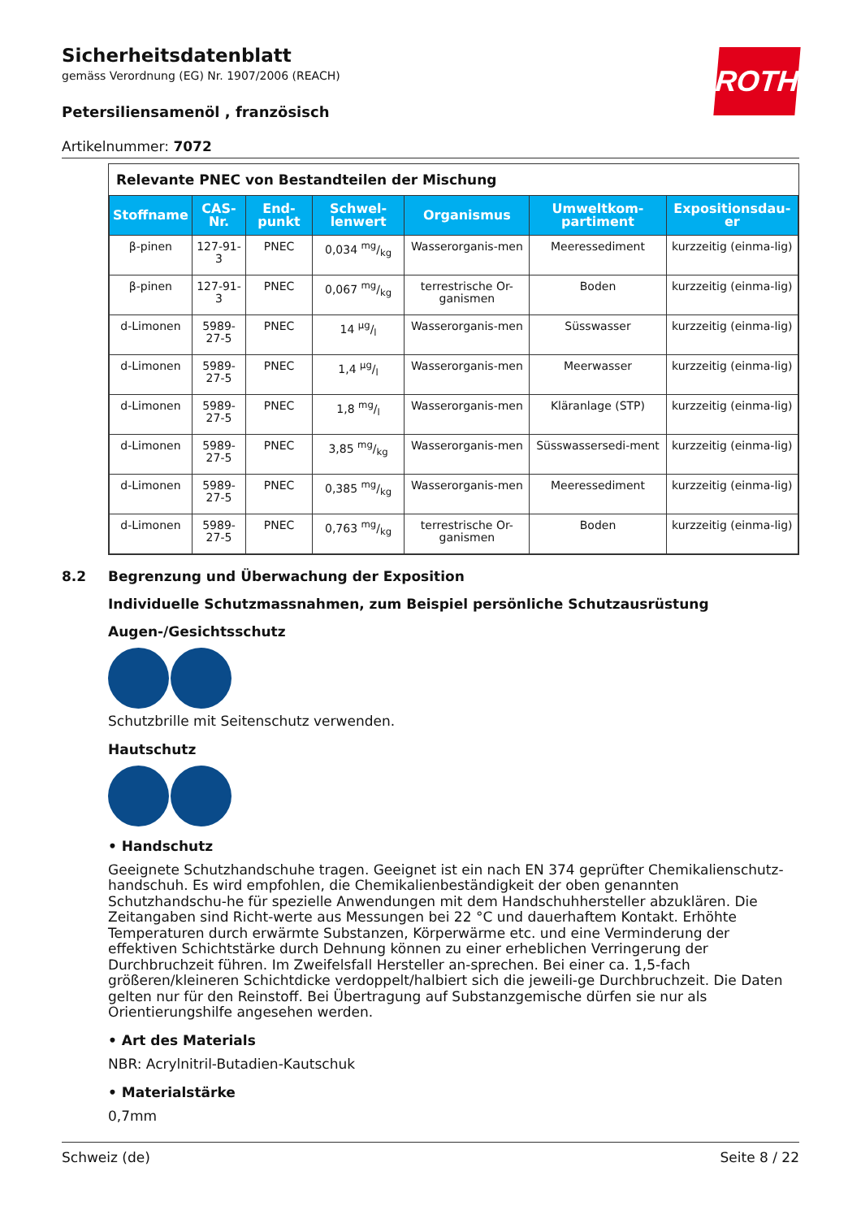ROTH
Sicherheitsdatenblatt
gemäss Verordnung (EG) Nr. 1907/2006 (REACH)
Petersiliensamenöl , französisch
Artikelnummer: 7072
Relevante PNEC von Bestandteilen der Mischung
| Stoffname | CAS-Nr. | End-punkt | Schwel-lenwert | Organismus | Umweltkom-partiment | Expositionsdau-er |
| --- | --- | --- | --- | --- | --- | --- |
| β-pinen | 127-91-3 | PNEC | 0,034 mg/kg | Wasserorganis-men | Meeressediment | kurzzeitig (einma-lig) |
| β-pinen | 127-91-3 | PNEC | 0,067 mg/kg | terrestrische Or-ganismen | Boden | kurzzeitig (einma-lig) |
| d-Limonen | 5989-27-5 | PNEC | 14 µg/l | Wasserorganis-men | Süsswasser | kurzzeitig (einma-lig) |
| d-Limonen | 5989-27-5 | PNEC | 1,4 µg/l | Wasserorganis-men | Meerwasser | kurzzeitig (einma-lig) |
| d-Limonen | 5989-27-5 | PNEC | 1,8 mg/l | Wasserorganis-men | Kläranlage (STP) | kurzzeitig (einma-lig) |
| d-Limonen | 5989-27-5 | PNEC | 3,85 mg/kg | Wasserorganis-men | Süsswassersedi-ment | kurzzeitig (einma-lig) |
| d-Limonen | 5989-27-5 | PNEC | 0,385 mg/kg | Wasserorganis-men | Meeressediment | kurzzeitig (einma-lig) |
| d-Limonen | 5989-27-5 | PNEC | 0,763 mg/kg | terrestrische Or-ganismen | Boden | kurzzeitig (einma-lig) |
8.2 Begrenzung und Überwachung der Exposition
Individuelle Schutzmassnahmen, zum Beispiel persönliche Schutzausrüstung
Augen-/Gesichtsschutz
Schutzbrille mit Seitenschutz verwenden.
Hautschutz
• Handschutz
Geeignete Schutzhandschuhe tragen. Geeignet ist ein nach EN 374 geprüfter Chemikalienschutz-handschuh. Es wird empfohlen, die Chemikalienbeständigkeit der oben genannten Schutzhandschu-he für spezielle Anwendungen mit dem Handschuhhersteller abzuklären. Die Zeitangaben sind Richt-werte aus Messungen bei 22 °C und dauerhaftem Kontakt. Erhöhte Temperaturen durch erwärmte Substanzen, Körperwärme etc. und eine Verminderung der effektiven Schichtstärke durch Dehnung können zu einer erheblichen Verringerung der Durchbruchzeit führen. Im Zweifelsfall Hersteller an-sprechen. Bei einer ca. 1,5-fach größeren/kleineren Schichtdicke verdoppelt/halbiert sich die jeweili-ge Durchbruchzeit. Die Daten gelten nur für den Reinstoff. Bei Übertragung auf Substanzgemische dürfen sie nur als Orientierungshilfe angesehen werden.
• Art des Materials
NBR: Acrylnitril-Butadien-Kautschuk
• Materialstärke
0,7mm
Schweiz (de) Seite 8 / 22